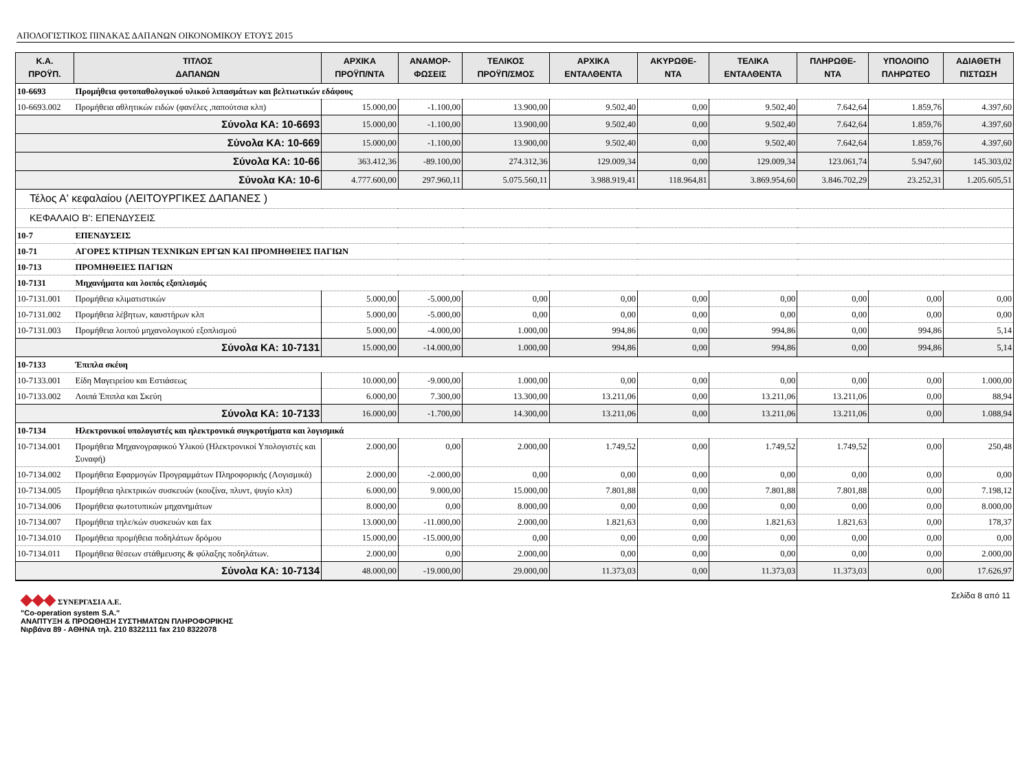ΑΠΟΛΟΓΙΣΤΙΚΟΣ ΠΙΝΑΚΑΣ ΔΑΠΑΝΩΝ ΟΙΚΟΝΟΜΙΚΟΥ ΕΤΟΥΣ 2015
| Κ.Α. ΠΡΟΫΠ. | ΤΙΤΛΟΣ ΔΑΠΑΝΩΝ | ΑΡΧΙΚΑ ΠΡΟΫΠ/ΝΤΑ | ΑΝΑΜΟΡ- ΦΩΣΕΙΣ | ΤΕΛΙΚΟΣ ΠΡΟΫΠ/ΣΜΟΣ | ΑΡΧΙΚΑ ΕΝΤΑΛΘΕΝΤΑ | ΑΚΥΡΩΘΕ- ΝΤΑ | ΤΕΛΙΚΑ ΕΝΤΑΛΘΕΝΤΑ | ΠΛΗΡΩΘΕ- ΝΤΑ | ΥΠΟΛΟΙΠΟ ΠΛΗΡΩΤΕΟ | ΑΔΙΑΘΕΤΗ ΠΙΣΤΩΣΗ |
| --- | --- | --- | --- | --- | --- | --- | --- | --- | --- | --- |
| 10-6693 | Προμήθεια φυτοπαθολογικού υλικού λιπασμάτων και βελτιωτικών εδάφους | | | | | | | | | |
| 10-6693.002 | Προμήθεια αθλητικών ειδών (φανέλες ,παπούτσια κλπ) | 15.000,00 | -1.100,00 | 13.900,00 | 9.502,40 | 0,00 | 9.502,40 | 7.642,64 | 1.859,76 | 4.397,60 |
| Σύνολα ΚΑ: 10-6693 | | 15.000,00 | -1.100,00 | 13.900,00 | 9.502,40 | 0,00 | 9.502,40 | 7.642,64 | 1.859,76 | 4.397,60 |
| Σύνολα ΚΑ: 10-669 | | 15.000,00 | -1.100,00 | 13.900,00 | 9.502,40 | 0,00 | 9.502,40 | 7.642,64 | 1.859,76 | 4.397,60 |
| Σύνολα ΚΑ: 10-66 | | 363.412,36 | -89.100,00 | 274.312,36 | 129.009,34 | 0,00 | 129.009,34 | 123.061,74 | 5.947,60 | 145.303,02 |
| Σύνολα ΚΑ: 10-6 | | 4.777.600,00 | 297.960,11 | 5.075.560,11 | 3.988.919,41 | 118.964,81 | 3.869.954,60 | 3.846.702,29 | 23.252,31 | 1.205.605,51 |
| Τέλος Α' κεφαλαίου (ΛΕΙΤΟΥΡΓΙΚΕΣ ΔΑΠΑΝΕΣ ) | | | | | | | | | | |
| ΚΕΦΑΛΑΙΟ Β': ΕΠΕΝΔΥΣΕΙΣ | | | | | | | | | | |
| 10-7 | ΕΠΕΝΔΥΣΕΙΣ | | | | | | | | | |
| 10-71 | ΑΓΟΡΕΣ ΚΤΙΡΙΩΝ ΤΕΧΝΙΚΩΝ ΕΡΓΩΝ ΚΑΙ ΠΡΟΜΗΘΕΙΕΣ ΠΑΓΙΩΝ | | | | | | | | | |
| 10-713 | ΠΡΟΜΗΘΕΙΕΣ ΠΑΓΙΩΝ | | | | | | | | | |
| 10-7131 | Μηχανήματα και λοιπός εξοπλισμός | | | | | | | | | |
| 10-7131.001 | Προμήθεια κλιματιστικών | 5.000,00 | -5.000,00 | 0,00 | 0,00 | 0,00 | 0,00 | 0,00 | 0,00 | 0,00 |
| 10-7131.002 | Προμήθεια λέβητων, καυστήρων κλπ | 5.000,00 | -5.000,00 | 0,00 | 0,00 | 0,00 | 0,00 | 0,00 | 0,00 | 0,00 |
| 10-7131.003 | Προμήθεια λοιπού μηχανολογικού εξοπλισμού | 5.000,00 | -4.000,00 | 1.000,00 | 994,86 | 0,00 | 994,86 | 0,00 | 994,86 | 5,14 |
| Σύνολα ΚΑ: 10-7131 | | 15.000,00 | -14.000,00 | 1.000,00 | 994,86 | 0,00 | 994,86 | 0,00 | 994,86 | 5,14 |
| 10-7133 | Έπιπλα σκέυη | | | | | | | | | |
| 10-7133.001 | Είδη Μαγειρείου και Εστιάσεως | 10.000,00 | -9.000,00 | 1.000,00 | 0,00 | 0,00 | 0,00 | 0,00 | 0,00 | 1.000,00 |
| 10-7133.002 | Λοιπά Έπιπλα και Σκεύη | 6.000,00 | 7.300,00 | 13.300,00 | 13.211,06 | 0,00 | 13.211,06 | 13.211,06 | 0,00 | 88,94 |
| Σύνολα ΚΑ: 10-7133 | | 16.000,00 | -1.700,00 | 14.300,00 | 13.211,06 | 0,00 | 13.211,06 | 13.211,06 | 0,00 | 1.088,94 |
| 10-7134 | Ηλεκτρονικοί υπολογιστές και ηλεκτρονικά συγκροτήματα και λογισμικά | | | | | | | | | |
| 10-7134.001 | Προμήθεια Μηχανογραφικού Υλικού (Ηλεκτρονικοί Υπολογιστές και Συναφή) | 2.000,00 | 0,00 | 2.000,00 | 1.749,52 | 0,00 | 1.749,52 | 1.749,52 | 0,00 | 250,48 |
| 10-7134.002 | Προμήθεια Εφαρμογών Προγραμμάτων Πληροφορικής (Λογισμικά) | 2.000,00 | -2.000,00 | 0,00 | 0,00 | 0,00 | 0,00 | 0,00 | 0,00 | 0,00 |
| 10-7134.005 | Προμήθεια ηλεκτρικών συσκευών (κουζίνα, πλυντ, ψυγίο κλπ) | 6.000,00 | 9.000,00 | 15.000,00 | 7.801,88 | 0,00 | 7.801,88 | 7.801,88 | 0,00 | 7.198,12 |
| 10-7134.006 | Προμήθεια φωτοτυπικών μηχανημάτων | 8.000,00 | 0,00 | 8.000,00 | 0,00 | 0,00 | 0,00 | 0,00 | 0,00 | 8.000,00 |
| 10-7134.007 | Προμήθεια τηλε/κών συσκευών και fax | 13.000,00 | -11.000,00 | 2.000,00 | 1.821,63 | 0,00 | 1.821,63 | 1.821,63 | 0,00 | 178,37 |
| 10-7134.010 | Προμήθεια προμήθεια ποδηλάτων δρόμου | 15.000,00 | -15.000,00 | 0,00 | 0,00 | 0,00 | 0,00 | 0,00 | 0,00 | 0,00 |
| 10-7134.011 | Προμήθεια θέσεων στάθμευσης & φύλαξης ποδηλάτων. | 2.000,00 | 0,00 | 2.000,00 | 0,00 | 0,00 | 0,00 | 0,00 | 0,00 | 2.000,00 |
| Σύνολα ΚΑ: 10-7134 | | 48.000,00 | -19.000,00 | 29.000,00 | 11.373,03 | 0,00 | 11.373,03 | 11.373,03 | 0,00 | 17.626,97 |
◆◆◆ ΣΥΝΕΡΓΑΣΙΑ Α.Ε.
"Co-operation system S.A."
ΑΝΑΠΤΥΞΗ & ΠΡΟΩΘΗΣΗ ΣΥΣΤΗΜΑΤΩΝ ΠΛΗΡΟΦΟΡΙΚΗΣ
Νιρβάνα 89 - ΑΘΗΝΑ τηλ. 210 8322111 fax 210 8322078
Σελίδα 8 από 11